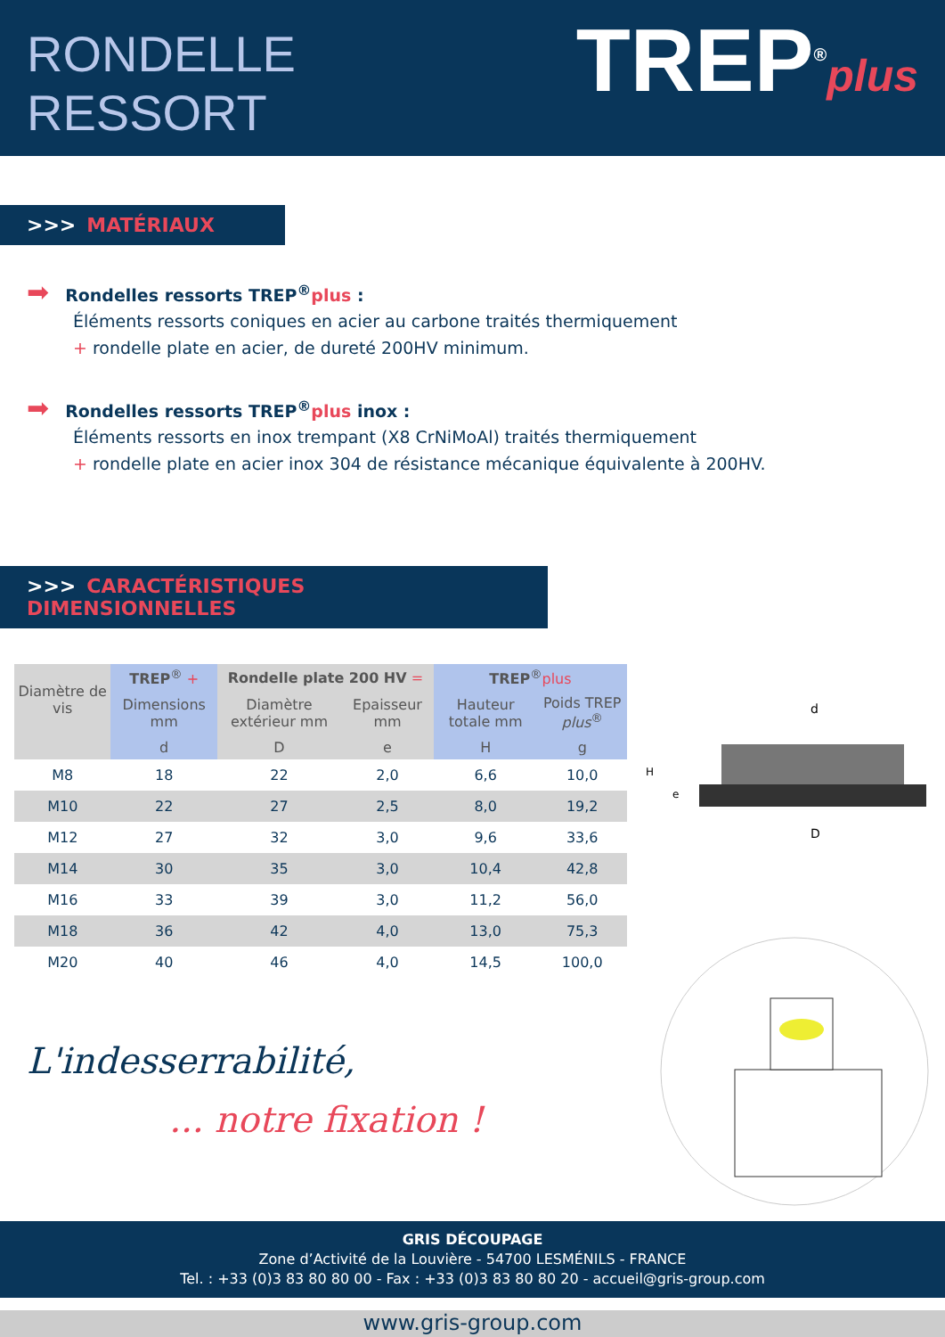RONDELLE
RESSORT
TREP<sup>®</sup>plus
>>> MATÉRIAUX
➡ Rondelles ressorts TREP<sup>®</sup>plus :
Éléments ressorts coniques en acier au carbone traités thermiquement
+ rondelle plate en acier, de dureté 200HV minimum.
➡ Rondelles ressorts TREP<sup>®</sup>plus inox :
Éléments ressorts en inox trempant (X8 CrNiMoAl) traités thermiquement
+ rondelle plate en acier inox 304 de résistance mécanique équivalente à 200HV.
>>> CARACTÉRISTIQUES DIMENSIONNELLES
| Diamètre de vis | TREP<sup>®</sup> + | Rondelle plate 200 HV = | | TREP<sup>®</sup> plus | |
| --- | --- | --- | --- | --- | --- |
| | Dimensions mm | Diamètre extérieur mm | Epaisseur mm | Hauteur totale mm | Poids TREP plus<sup>®</sup> |
| | d | D | e | H | g |
| M8 | 18 | 22 | 2,0 | 6,6 | 10,0 |
| M10 | 22 | 27 | 2,5 | 8,0 | 19,2 |
| M12 | 27 | 32 | 3,0 | 9,6 | 33,6 |
| M14 | 30 | 35 | 3,0 | 10,4 | 42,8 |
| M16 | 33 | 39 | 3,0 | 11,2 | 56,0 |
| M18 | 36 | 42 | 4,0 | 13,0 | 75,3 |
| M20 | 40 | 46 | 4,0 | 14,5 | 100,0 |
d
D
H
e
L'indesserrabilité,
... notre fixation !
GRIS DÉCOUPAGE
Zone d’Activité de la Louvière - 54700 LESMÉNILS - FRANCE
Tel. : +33 (0)3 83 80 80 00 - Fax : +33 (0)3 83 80 80 20 - accueil@gris-group.com
www.gris-group.com